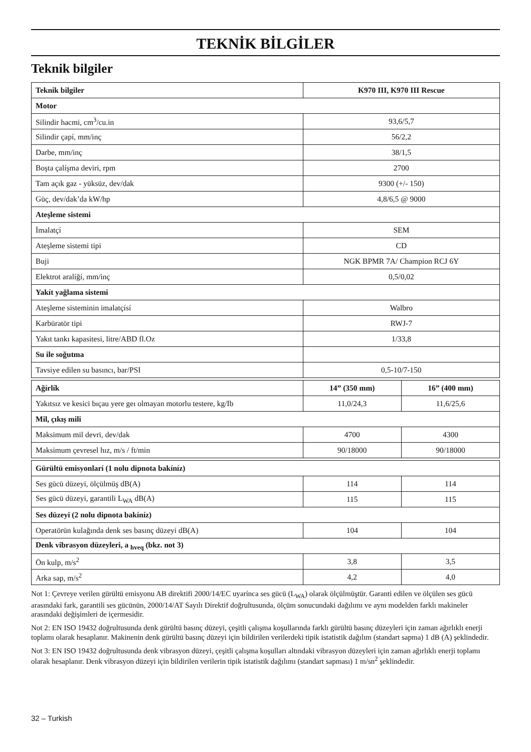TEKNİK BİLGİLER
Teknik bilgiler
| Teknik bilgiler | K970 III, K970 III Rescue | |
| --- | --- | --- |
| Motor | | |
| Silindir hacmi, cm<sup>3</sup>/cu.in | 93,6/5,7 | |
| Silindir çapí, mm/inç | 56/2,2 | |
| Darbe, mm/inç | 38/1,5 | |
| Boşta çalíşma deviri, rpm | 2700 | |
| Tam açık gaz - yüksüz, dev/dak | 9300 (+/- 150) | |
| Güç, dev/dak’da kW/hp | 4,8/6,5 @ 9000 | |
| Ateşleme sistemi | | |
| İmalatçí | SEM | |
| Ateşleme sistemi tipi | CD | |
| Buji | NGK BPMR 7A/ Champion RCJ 6Y | |
| Elektrot aralíğí, mm/inç | 0,5/0,02 | |
| Yakít yağlama sistemi | | |
| Ateşleme sisteminin imalatçísí | Walbro | |
| Karbüratör tipi | RWJ-7 | |
| Yakıt tankı kapasitesi, litre/ABD fl.Oz | 1/33,8 | |
| Su ile soğutma | | |
| Tavsiye edilen su basıncı, bar/PSI | 0,5-10/7-150 | |
| Ağírlík | 14” (350 mm) | 16” (400 mm) |
| Yakıtsız ve kesici bıçau yere geı olmayan motorlu testere, kg/Ib | 11,0/24,3 | 11,6/25,6 |
| Mil, çıkış mili | | |
| Maksimum mil devri, dev/dak | 4700 | 4300 |
| Maksimum çevresel hız, m/s / ft/min | 90/18000 | 90/18000 |
| Gürültü emisyonlarí (1 nolu dipnota bakíníz) | | |
| Ses gücü düzeyi, ölçülmüş dB(A) | 114 | 114 |
| Ses gücü düzeyi, garantili L<sub>WA</sub> dB(A) | 115 | 115 |
| Ses düzeyi (2 nolu dipnota bakíníz) | | |
| Operatörün kulağında denk ses basınç düzeyi dB(A) | 104 | 104 |
| Denk vibrasyon düzeyleri, a <sub>hveq</sub> (bkz. not 3) | | |
| Ön kulp, m/s<sup>2</sup> | 3,8 | 3,5 |
| Arka sap, m/s<sup>2</sup> | 4,2 | 4,0 |
Not 1: Çevreye verilen gürültü emisyonu AB direktifi 2000/14/EC uyarínca ses gücü (L<sub>WA</sub>) olarak ölçülmüştür. Garanti edilen ve ölçülen ses gücü arasındaki fark, garantili ses gücünün, 2000/14/AT Sayılı Direktif doğrultusunda, ölçüm sonucundaki dağılımı ve aynı modelden farklı makineler arasındaki değişimleri de içermesidir.
Not 2: EN ISO 19432 doğrultusunda denk gürültü basınç düzeyi, çeşitli çalışma koşullarında farklı gürültü basınç düzeyleri için zaman ağırlıklı enerji toplamı olarak hesaplanır. Makinenin denk gürültü basınç düzeyi için bildirilen verilerdeki tipik istatistik dağılım (standart sapma) 1 dB (A) şeklindedir.
Not 3: EN ISO 19432 doğrultusunda denk vibrasyon düzeyi, çeşitli çalışma koşulları altındaki vibrasyon düzeyleri için zaman ağırlıklı enerji toplamı olarak hesaplanır. Denk vibrasyon düzeyi için bildirilen verilerin tipik istatistik dağılımı (standart sapması) 1 m/sn<sup>2</sup> şeklindedir.
32 – Turkish